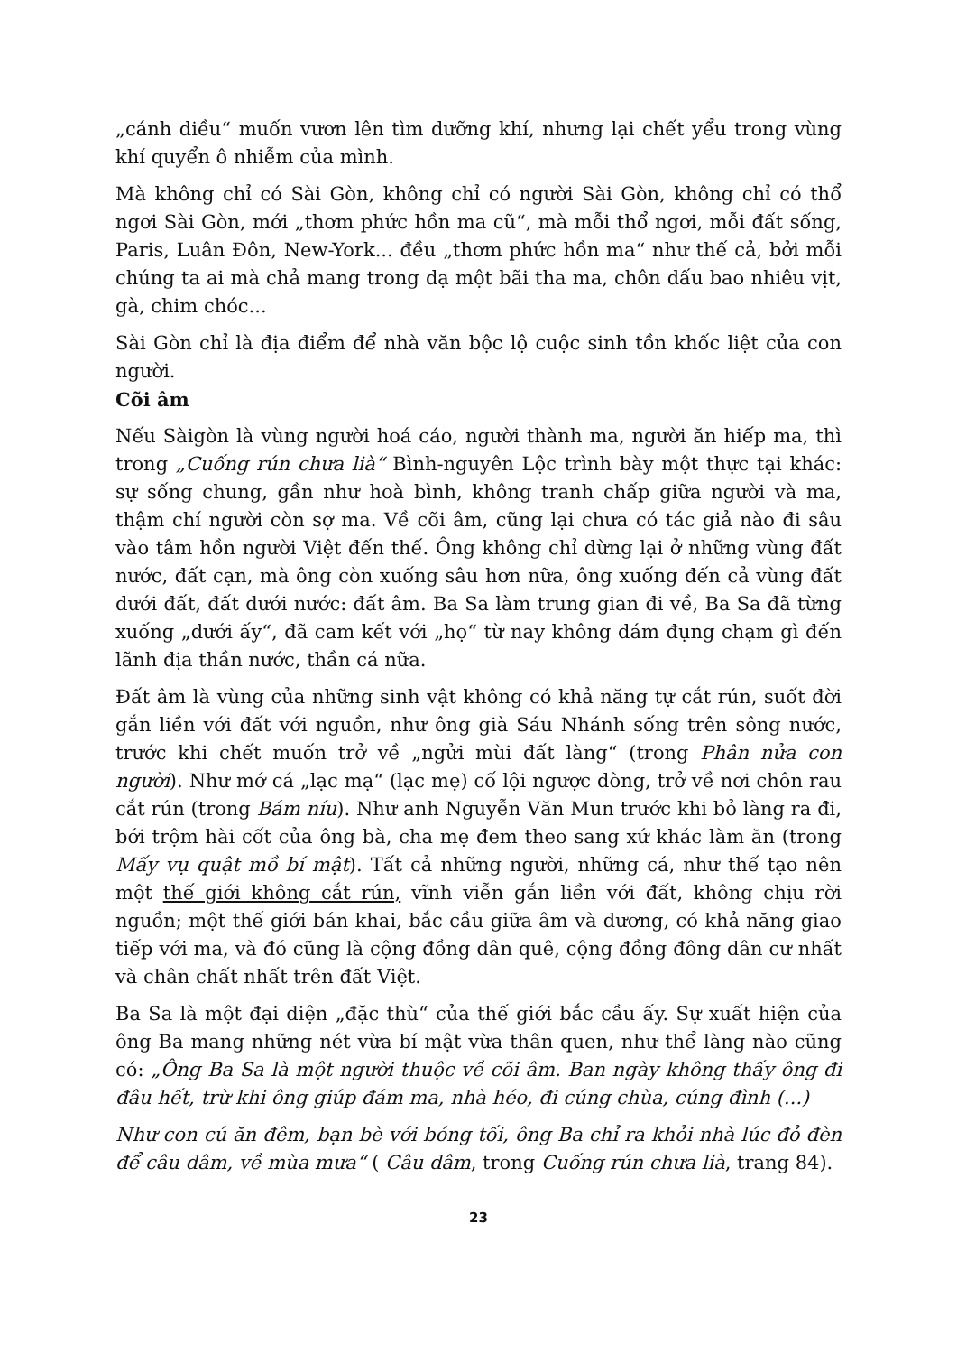„cánh diều“ muốn vươn lên tìm dưỡng khí, nhưng lại chết yểu trong vùng khí quyển ô nhiễm của mình.
Mà không chỉ có Sài Gòn, không chỉ có người Sài Gòn, không chỉ có thổ ngơi Sài Gòn, mới „thơm phức hồn ma cũ“, mà mỗi thổ ngơi, mỗi đất sống, Paris, Luân Đôn, New-York... đều „thơm phức hồn ma“ như thế cả, bởi mỗi chúng ta ai mà chả mang trong dạ một bãi tha ma, chôn dấu bao nhiêu vịt, gà, chim chóc...
Sài Gòn chỉ là địa điểm để nhà văn bộc lộ cuộc sinh tồn khốc liệt của con người.
Cõi âm
Nếu Sàigòn là vùng người hoá cáo, người thành ma, người ăn hiếp ma, thì trong „Cuống rún chưa lià“ Bình-nguyên Lộc trình bày một thực tại khác: sự sống chung, gần như hoà bình, không tranh chấp giữa người và ma, thậm chí người còn sợ ma. Về cõi âm, cũng lại chưa có tác giả nào đi sâu vào tâm hồn người Việt đến thế. Ông không chỉ dừng lại ở những vùng đất nước, đất cạn, mà ông còn xuống sâu hơn nữa, ông xuống đến cả vùng đất dưới đất, đất dưới nước: đất âm. Ba Sa làm trung gian đi về, Ba Sa đã từng xuống „dưới ấy“, đã cam kết với „họ“ từ nay không dám đụng chạm gì đến lãnh địa thần nước, thần cá nữa.
Đất âm là vùng của những sinh vật không có khả năng tự cắt rún, suốt đời gắn liền với đất với nguồn, như ông già Sáu Nhánh sống trên sông nước, trước khi chết muốn trở về „ngửi mùi đất làng“ (trong Phân nửa con người). Như mớ cá „lạc mạ“ (lạc mẹ) cố lội ngược dòng, trở về nơi chôn rau cắt rún (trong Bám níu). Như anh Nguyễn Văn Mun trước khi bỏ làng ra đi, bới trộm hài cốt của ông bà, cha mẹ đem theo sang xứ khác làm ăn (trong Mấy vụ quật mồ bí mật). Tất cả những người, những cá, như thế tạo nên một thế giới không cắt rún, vĩnh viễn gắn liền với đất, không chịu rời nguồn; một thế giới bán khai, bắc cầu giữa âm và dương, có khả năng giao tiếp với ma, và đó cũng là cộng đồng dân quê, cộng đồng đông dân cư nhất và chân chất nhất trên đất Việt.
Ba Sa là một đại diện „đặc thù“ của thế giới bắc cầu ấy. Sự xuất hiện của ông Ba mang những nét vừa bí mật vừa thân quen, như thể làng nào cũng có: „Ông Ba Sa là một người thuộc về cõi âm. Ban ngày không thấy ông đi đâu hết, trừ khi ông giúp đám ma, nhà héo, đi cúng chùa, cúng đình (...)
Như con cú ăn đêm, bạn bè với bóng tối, ông Ba chỉ ra khỏi nhà lúc đỏ đèn để câu dâm, về mùa mưa“ ( Câu dâm, trong Cuống rún chưa lià, trang 84).
23